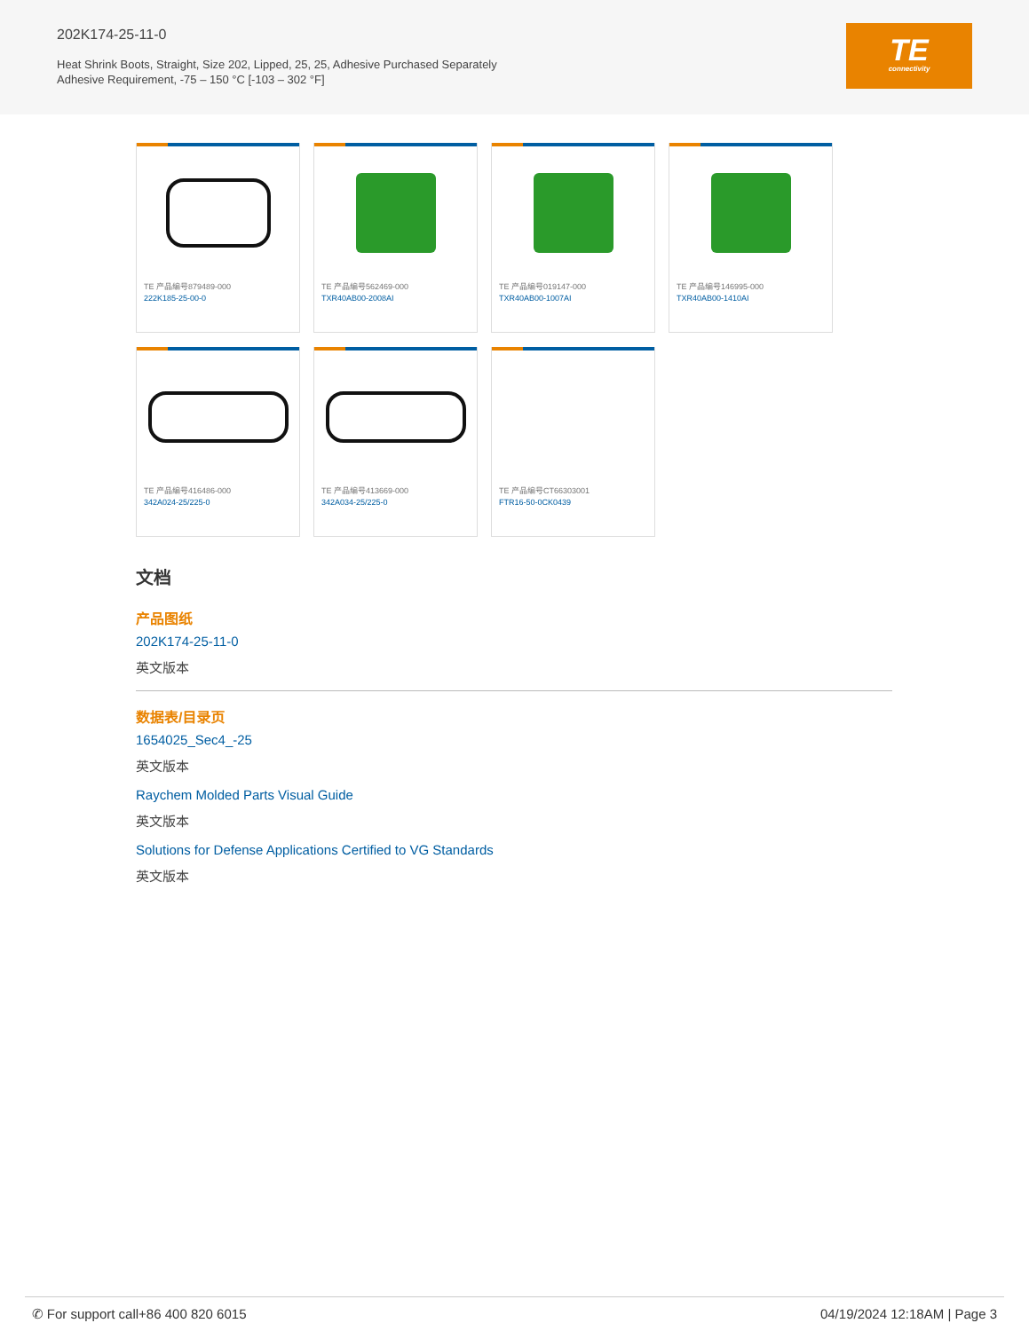202K174-25-11-0
Heat Shrink Boots, Straight, Size 202, Lipped, 25, 25, Adhesive Purchased Separately
Adhesive Requirement, -75 – 150 °C [-103 – 302 °F]
TE
connectivity
TE 产品编号879489-000
222K185-25-00-0
TE 产品编号562469-000
TXR40AB00-2008AI
TE 产品编号019147-000
TXR40AB00-1007AI
TE 产品编号146995-000
TXR40AB00-1410AI
TE 产品编号416486-000
342A024-25/225-0
TE 产品编号413669-000
342A034-25/225-0
TE 产品编号CT66303001
FTR16-50-0CK0439
文档
产品图纸
202K174-25-11-0
英文版本
数据表/目录页
1654025_Sec4_-25
英文版本
Raychem Molded Parts Visual Guide
英文版本
Solutions for Defense Applications Certified to VG Standards
英文版本
✆ For support call+86 400 820 6015 04/19/2024 12:18AM | Page 3